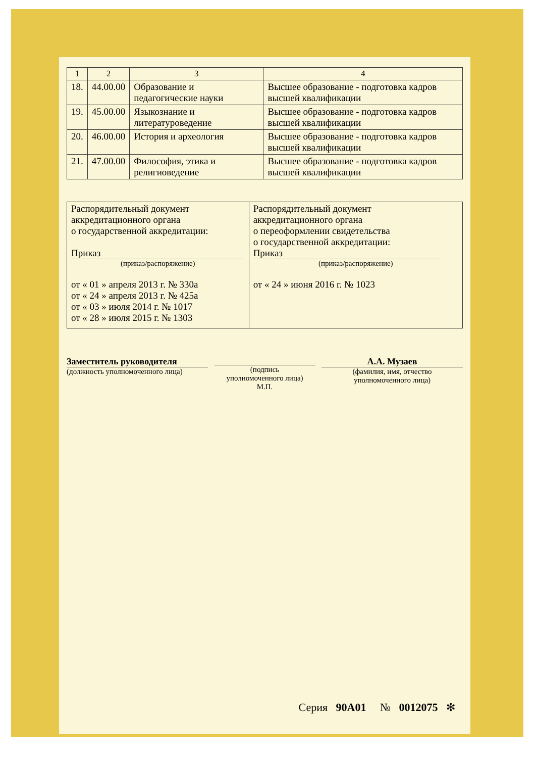| 1 | 2 | 3 | 4 |
| --- | --- | --- | --- |
| 18. | 44.00.00 | Образование и педагогические науки | Высшее образование - подготовка кадров высшей квалификации |
| 19. | 45.00.00 | Языкознание и литературоведение | Высшее образование - подготовка кадров высшей квалификации |
| 20. | 46.00.00 | История и археология | Высшее образование - подготовка кадров высшей квалификации |
| 21. | 47.00.00 | Философия, этика и религиоведение | Высшее образование - подготовка кадров высшей квалификации |
| Распорядительный документ аккредитационного органа о государственной аккредитации: Приказ (приказ/распоряжение) от « 01 » апреля 2013 г. № 330а от « 24 » апреля 2013 г. № 425а от « 03 » июля 2014 г. № 1017 от « 28 » июля 2015 г. № 1303 | Распорядительный документ аккредитационного органа о переоформлении свидетельства о государственной аккредитации: Приказ (приказ/распоряжение) от « 24 » июня 2016 г. № 1023 |
Заместитель руководителя
(должность уполномоченного лица)
(подпись
уполномоченного лица)
М.П.
А.А. Музаев
(фамилия, имя, отчество
уполномоченного лица)
Серия 90А01 № 0012075 ✻